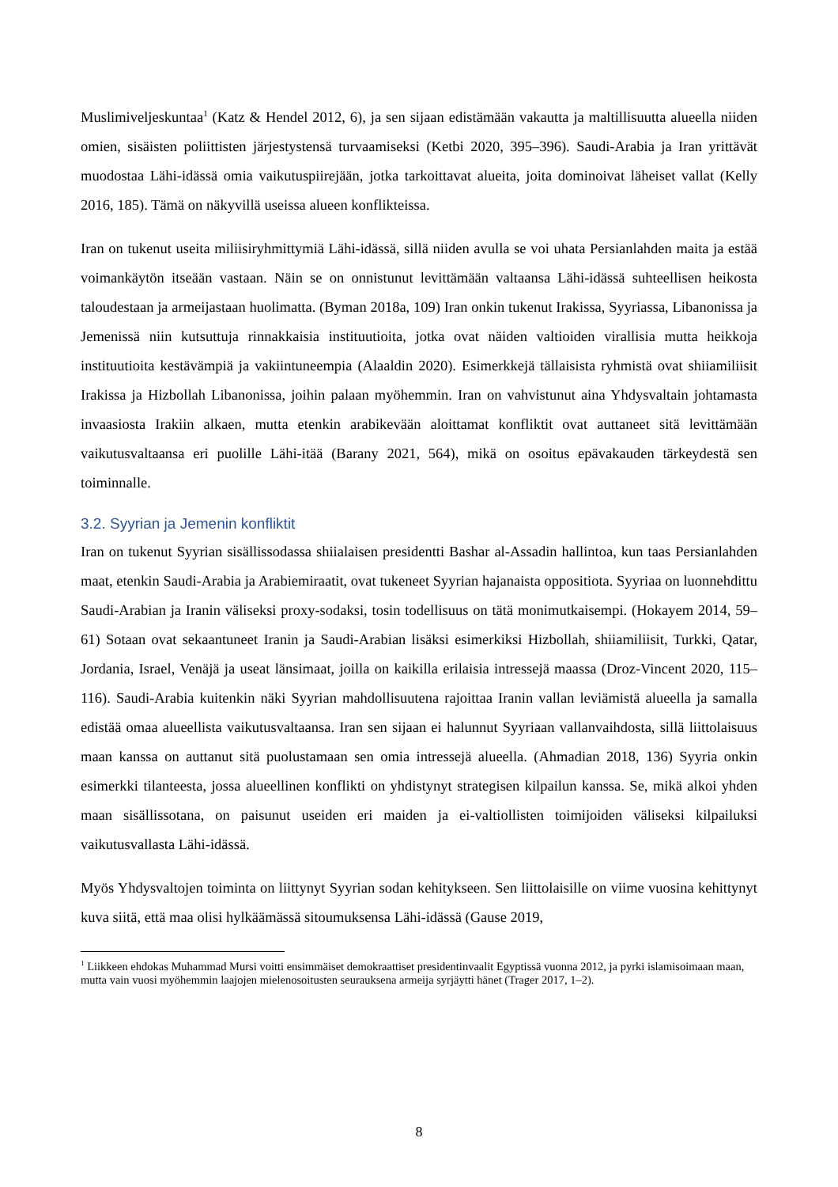Muslimiveljeskuntaa<sup>1</sup> (Katz & Hendel 2012, 6), ja sen sijaan edistämään vakautta ja maltillisuutta alueella niiden omien, sisäisten poliittisten järjestystensä turvaamiseksi (Ketbi 2020, 395–396). Saudi-Arabia ja Iran yrittävät muodostaa Lähi-idässä omia vaikutuspiirejään, jotka tarkoittavat alueita, joita dominoivat läheiset vallat (Kelly 2016, 185). Tämä on näkyvillä useissa alueen konflikteissa.
Iran on tukenut useita miliisiryhmittymiä Lähi-idässä, sillä niiden avulla se voi uhata Persianlahden maita ja estää voimankäytön itseään vastaan. Näin se on onnistunut levittämään valtaansa Lähi-idässä suhteellisen heikosta taloudestaan ja armeijastaan huolimatta. (Byman 2018a, 109) Iran onkin tukenut Irakissa, Syyriassa, Libanonissa ja Jemenissä niin kutsuttuja rinnakkaisia instituutioita, jotka ovat näiden valtioiden virallisia mutta heikkoja instituutioita kestävämpiä ja vakiintuneempia (Alaaldin 2020). Esimerkkejä tällaisista ryhmistä ovat shiiamiliisit Irakissa ja Hizbollah Libanonissa, joihin palaan myöhemmin. Iran on vahvistunut aina Yhdysvaltain johtamasta invaasiosta Irakiin alkaen, mutta etenkin arabikevään aloittamat konfliktit ovat auttaneet sitä levittämään vaikutusvaltaansa eri puolille Lähi-itää (Barany 2021, 564), mikä on osoitus epävakauden tärkeydestä sen toiminnalle.
3.2. Syyrian ja Jemenin konfliktit
Iran on tukenut Syyrian sisällissodassa shiialaisen presidentti Bashar al-Assadin hallintoa, kun taas Persianlahden maat, etenkin Saudi-Arabia ja Arabiemiraatit, ovat tukeneet Syyrian hajanaista oppositiota. Syyriaa on luonnehdittu Saudi-Arabian ja Iranin väliseksi proxy-sodaksi, tosin todellisuus on tätä monimutkaisempi. (Hokayem 2014, 59–61) Sotaan ovat sekaantuneet Iranin ja Saudi-Arabian lisäksi esimerkiksi Hizbollah, shiiamiliisit, Turkki, Qatar, Jordania, Israel, Venäjä ja useat länsimaat, joilla on kaikilla erilaisia intressejä maassa (Droz-Vincent 2020, 115–116). Saudi-Arabia kuitenkin näki Syyrian mahdollisuutena rajoittaa Iranin vallan leviämistä alueella ja samalla edistää omaa alueellista vaikutusvaltaansa. Iran sen sijaan ei halunnut Syyriaan vallanvaihdosta, sillä liittolaisuus maan kanssa on auttanut sitä puolustamaan sen omia intressejä alueella. (Ahmadian 2018, 136) Syyria onkin esimerkki tilanteesta, jossa alueellinen konflikti on yhdistynyt strategisen kilpailun kanssa. Se, mikä alkoi yhden maan sisällissotana, on paisunut useiden eri maiden ja ei-valtiollisten toimijoiden väliseksi kilpailuksi vaikutusvallasta Lähi-idässä.
Myös Yhdysvaltojen toiminta on liittynyt Syyrian sodan kehitykseen. Sen liittolaisille on viime vuosina kehittynyt kuva siitä, että maa olisi hylkäämässä sitoumuksensa Lähi-idässä (Gause 2019,
<sup>1</sup> Liikkeen ehdokas Muhammad Mursi voitti ensimmäiset demokraattiset presidentinvaalit Egyptissä vuonna 2012, ja pyrki islamisoimaan maan, mutta vain vuosi myöhemmin laajojen mielenosoitusten seurauksena armeija syrjäytti hänet (Trager 2017, 1–2).
8